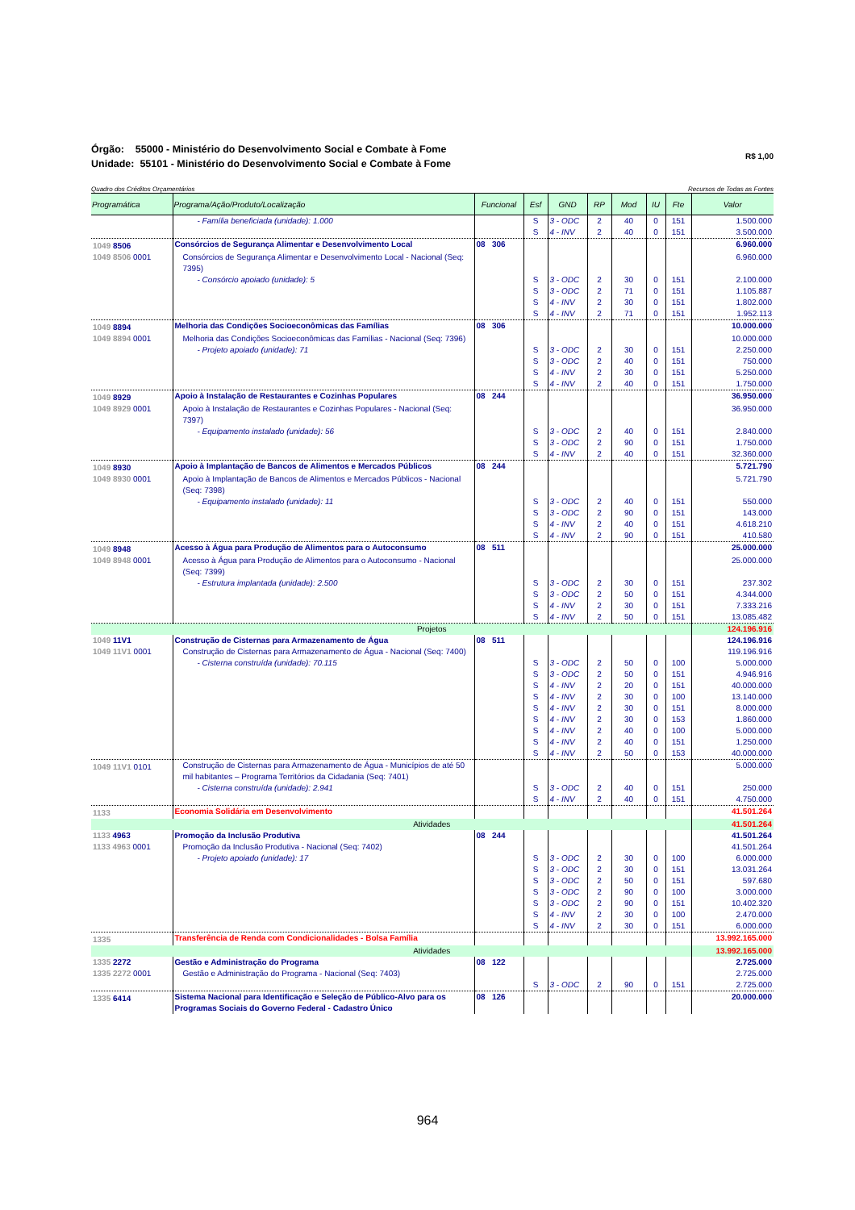Órgão: 55000 - Ministério do Desenvolvimento Social e Combate à Fome
Unidade: 55101 - Ministério do Desenvolvimento Social e Combate à Fome
R$ 1,00
Quadro dos Créditos Orçamentários Recursos de Todas as Fontes
| Programática | Programa/Ação/Produto/Localização | Funcional | Esf | GND | RP | Mod | IU | Fte | Valor |
| --- | --- | --- | --- | --- | --- | --- | --- | --- | --- |
| | - Família beneficiada (unidade): 1.000 | | S | 3 - ODC | 2 | 40 | 0 | 151 | 1.500.000 |
| | | | S | 4 - INV | 2 | 40 | 0 | 151 | 3.500.000 |
| 1049 8506 | Consórcios de Segurança Alimentar e Desenvolvimento Local | 08 306 | | | | | | | 6.960.000 |
| 1049 8506 0001 | Consórcios de Segurança Alimentar e Desenvolvimento Local - Nacional (Seq: 7395) | | | | | | | | 6.960.000 |
| | - Consórcio apoiado (unidade): 5 | | S | 3 - ODC | 2 | 30 | 0 | 151 | 2.100.000 |
| | | | S | 3 - ODC | 2 | 71 | 0 | 151 | 1.105.887 |
| | | | S | 4 - INV | 2 | 30 | 0 | 151 | 1.802.000 |
| | | | S | 4 - INV | 2 | 71 | 0 | 151 | 1.952.113 |
| 1049 8894 | Melhoria das Condições Socioeconômicas das Famílias | 08 306 | | | | | | | 10.000.000 |
| 1049 8894 0001 | Melhoria das Condições Socioeconômicas das Famílias - Nacional (Seq: 7396) | | | | | | | | 10.000.000 |
| | - Projeto apoiado (unidade): 71 | | S | 3 - ODC | 2 | 30 | 0 | 151 | 2.250.000 |
| | | | S | 3 - ODC | 2 | 40 | 0 | 151 | 750.000 |
| | | | S | 4 - INV | 2 | 30 | 0 | 151 | 5.250.000 |
| | | | S | 4 - INV | 2 | 40 | 0 | 151 | 1.750.000 |
| 1049 8929 | Apoio à Instalação de Restaurantes e Cozinhas Populares | 08 244 | | | | | | | 36.950.000 |
| 1049 8929 0001 | Apoio à Instalação de Restaurantes e Cozinhas Populares - Nacional (Seq: 7397) | | | | | | | | 36.950.000 |
| | - Equipamento instalado (unidade): 56 | | S | 3 - ODC | 2 | 40 | 0 | 151 | 2.840.000 |
| | | | S | 3 - ODC | 2 | 90 | 0 | 151 | 1.750.000 |
| | | | S | 4 - INV | 2 | 40 | 0 | 151 | 32.360.000 |
| 1049 8930 | Apoio à Implantação de Bancos de Alimentos e Mercados Públicos | 08 244 | | | | | | | 5.721.790 |
| 1049 8930 0001 | Apoio à Implantação de Bancos de Alimentos e Mercados Públicos - Nacional (Seq: 7398) | | | | | | | | 5.721.790 |
| | - Equipamento instalado (unidade): 11 | | S | 3 - ODC | 2 | 40 | 0 | 151 | 550.000 |
| | | | S | 3 - ODC | 2 | 90 | 0 | 151 | 143.000 |
| | | | S | 4 - INV | 2 | 40 | 0 | 151 | 4.618.210 |
| | | | S | 4 - INV | 2 | 90 | 0 | 151 | 410.580 |
| 1049 8948 | Acesso à Água para Produção de Alimentos para o Autoconsumo | 08 511 | | | | | | | 25.000.000 |
| 1049 8948 0001 | Acesso à Água para Produção de Alimentos para o Autoconsumo - Nacional (Seq: 7399) | | | | | | | | 25.000.000 |
| | - Estrutura implantada (unidade): 2.500 | | S | 3 - ODC | 2 | 30 | 0 | 151 | 237.302 |
| | | | S | 3 - ODC | 2 | 50 | 0 | 151 | 4.344.000 |
| | | | S | 4 - INV | 2 | 30 | 0 | 151 | 7.333.216 |
| | | | S | 4 - INV | 2 | 50 | 0 | 151 | 13.085.482 |
| | Projetos | | | | | | | | 124.196.916 |
| 1049 11V1 | Construção de Cisternas para Armazenamento de Água | 08 511 | | | | | | | 124.196.916 |
| 1049 11V1 0001 | Construção de Cisternas para Armazenamento de Água - Nacional (Seq: 7400) | | | | | | | | 119.196.916 |
| | - Cisterna construída (unidade): 70.115 | | S | 3 - ODC | 2 | 50 | 0 | 100 | 5.000.000 |
| | | | S | 3 - ODC | 2 | 50 | 0 | 151 | 4.946.916 |
| | | | S | 4 - INV | 2 | 20 | 0 | 151 | 40.000.000 |
| | | | S | 4 - INV | 2 | 30 | 0 | 100 | 13.140.000 |
| | | | S | 4 - INV | 2 | 30 | 0 | 151 | 8.000.000 |
| | | | S | 4 - INV | 2 | 30 | 0 | 153 | 1.860.000 |
| | | | S | 4 - INV | 2 | 40 | 0 | 100 | 5.000.000 |
| | | | S | 4 - INV | 2 | 40 | 0 | 151 | 1.250.000 |
| | | | S | 4 - INV | 2 | 50 | 0 | 153 | 40.000.000 |
| 1049 11V1 0101 | Construção de Cisternas para Armazenamento de Água - Municípios de até 50 mil habitantes – Programa Territórios da Cidadania (Seq: 7401) | | | | | | | | 5.000.000 |
| | - Cisterna construída (unidade): 2.941 | | S | 3 - ODC | 2 | 40 | 0 | 151 | 250.000 |
| | | | S | 4 - INV | 2 | 40 | 0 | 151 | 4.750.000 |
| 1133 | Economia Solidária em Desenvolvimento | | | | | | | | 41.501.264 |
| | Atividades | | | | | | | | 41.501.264 |
| 1133 4963 | Promoção da Inclusão Produtiva | 08 244 | | | | | | | 41.501.264 |
| 1133 4963 0001 | Promoção da Inclusão Produtiva - Nacional (Seq: 7402) | | | | | | | | 41.501.264 |
| | - Projeto apoiado (unidade): 17 | | S | 3 - ODC | 2 | 30 | 0 | 100 | 6.000.000 |
| | | | S | 3 - ODC | 2 | 30 | 0 | 151 | 13.031.264 |
| | | | S | 3 - ODC | 2 | 50 | 0 | 151 | 597.680 |
| | | | S | 3 - ODC | 2 | 90 | 0 | 100 | 3.000.000 |
| | | | S | 3 - ODC | 2 | 90 | 0 | 151 | 10.402.320 |
| | | | S | 4 - INV | 2 | 30 | 0 | 100 | 2.470.000 |
| | | | S | 4 - INV | 2 | 30 | 0 | 151 | 6.000.000 |
| 1335 | Transferência de Renda com Condicionalidades - Bolsa Família | | | | | | | | 13.992.165.000 |
| | Atividades | | | | | | | | 13.992.165.000 |
| 1335 2272 | Gestão e Administração do Programa | 08 122 | | | | | | | 2.725.000 |
| 1335 2272 0001 | Gestão e Administração do Programa - Nacional (Seq: 7403) | | | | | | | | 2.725.000 |
| | | | S | 3 - ODC | 2 | 90 | 0 | 151 | 2.725.000 |
| 1335 6414 | Sistema Nacional para Identificação e Seleção de Público-Alvo para os Programas Sociais do Governo Federal - Cadastro Único | 08 126 | | | | | | | 20.000.000 |
964